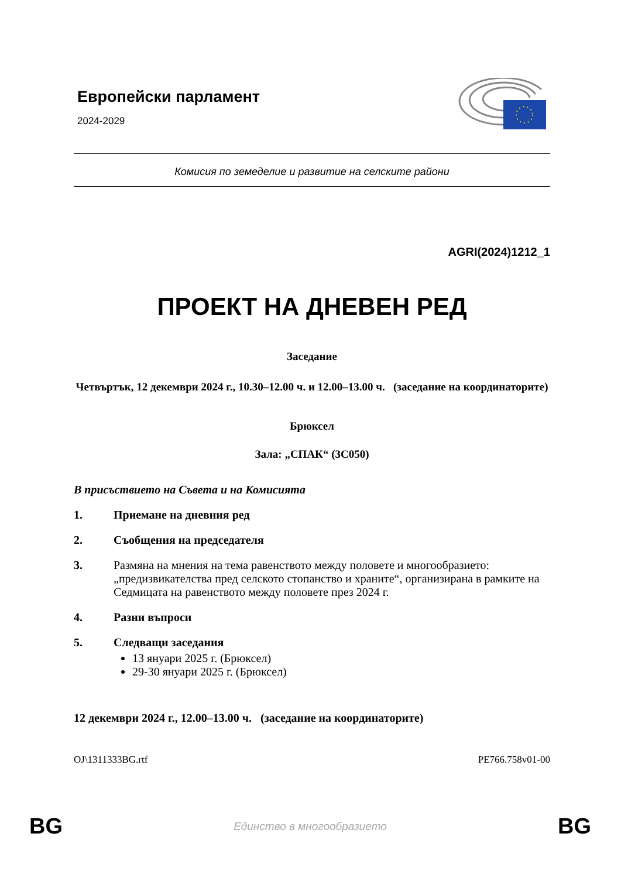Европейски парламент
2024-2029
Комисия по земеделие и развитие на селските райони
AGRI(2024)1212_1
ПРОЕКТ НА ДНЕВЕН РЕД
Заседание
Четвъртък, 12 декември 2024 г., 10.30–12.00 ч. и 12.00–13.00 ч. (заседание на координаторите)
Брюксел
Зала: „СПАК“ (3C050)
В присъствието на Съвета и на Комисията
1. Приемане на дневния ред
2. Съобщения на председателя
3. Размяна на мнения на тема равенството между половете и многообразието: „предизвикателства пред селското стопанство и храните“, организирана в рамките на Седмицата на равенството между половете през 2024 г.
4. Разни въпроси
5. Следващи заседания
13 януари 2025 г. (Брюксел)
29-30 януари 2025 г. (Брюксел)
12 декември 2024 г., 12.00–13.00 ч. (заседание на координаторите)
OJ\1311333BG.rtf PE766.758v01-00
BG Единство в многообразието BG